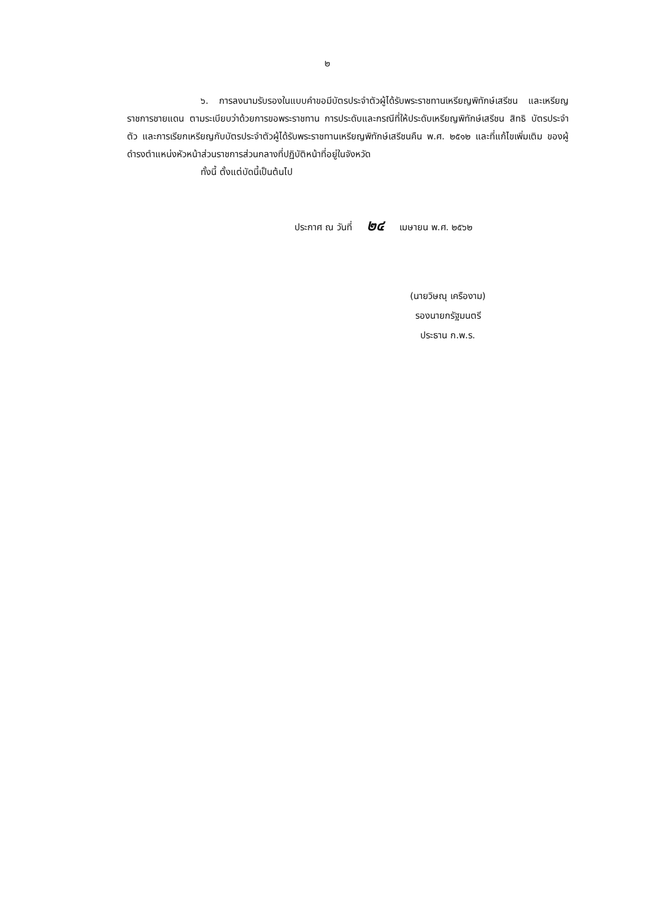๒
๖. การลงนามรับรองในแบบคำขอมีบัตรประจำตัวผู้ได้รับพระราชทานเหรียญพิทักษ์เสรีชน และเหรียญราชการชายแดน ตามระเบียบว่าด้วยการขอพระราชทาน การประดับและกรณีที่ให้ประดับเหรียญพิทักษ์เสรีชน สิทธิ บัตรประจำตัว และการเรียกเหรียญกับบัตรประจำตัวผู้ได้รับพระราชทานเหรียญพิทักษ์เสรีชนคืน พ.ศ. ๒๕๑๒ และที่แก้ไขเพิ่มเติม ของผู้ดำรงตำแหน่งหัวหน้าส่วนราชการส่วนกลางที่ปฏิบัติหน้าที่อยู่ในจังหวัด
ทั้งนี้ ตั้งแต่บัดนี้เป็นต้นไป
ประกาศ ณ วันที่ ๒๔ เมษายน พ.ศ. ๒๕๖๒
(นายวิษณุ เครืองาม)
รองนายกรัฐมนตรี
ประธาน ก.พ.ร.